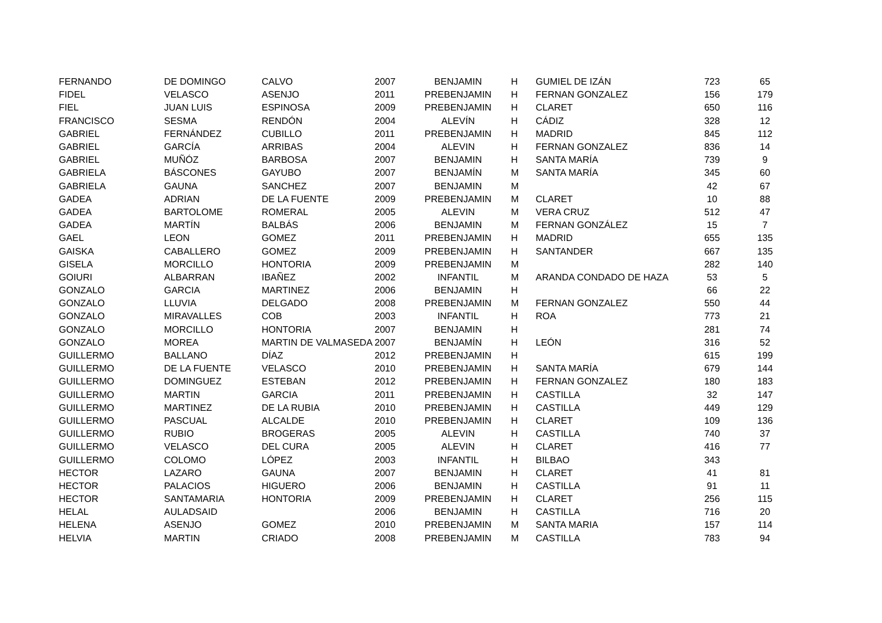| FERNANDO | DE DOMINGO | CALVO | 2007 | BENJAMIN | H | GUMIEL DE IZÁN | 723 | 65 |
| FIDEL | VELASCO | ASENJO | 2011 | PREBENJAMIN | H | FERNAN GONZALEZ | 156 | 179 |
| FIEL | JUAN LUIS | ESPINOSA | 2009 | PREBENJAMIN | H | CLARET | 650 | 116 |
| FRANCISCO | SESMA | RENDÓN | 2004 | ALEVÍN | H | CÁDIZ | 328 | 12 |
| GABRIEL | FERNÁNDEZ | CUBILLO | 2011 | PREBENJAMIN | H | MADRID | 845 | 112 |
| GABRIEL | GARCÍA | ARRIBAS | 2004 | ALEVIN | H | FERNAN GONZALEZ | 836 | 14 |
| GABRIEL | MUÑÓZ | BARBOSA | 2007 | BENJAMIN | H | SANTA MARÍA | 739 | 9 |
| GABRIELA | BÁSCONES | GAYUBO | 2007 | BENJAMÍN | M | SANTA MARÍA | 345 | 60 |
| GABRIELA | GAUNA | SANCHEZ | 2007 | BENJAMIN | M | | 42 | 67 |
| GADEA | ADRIAN | DE LA FUENTE | 2009 | PREBENJAMIN | M | CLARET | 10 | 88 |
| GADEA | BARTOLOME | ROMERAL | 2005 | ALEVIN | M | VERA CRUZ | 512 | 47 |
| GADEA | MARTÍN | BALBÁS | 2006 | BENJAMIN | M | FERNAN GONZÁLEZ | 15 | 7 |
| GAEL | LEON | GOMEZ | 2011 | PREBENJAMIN | H | MADRID | 655 | 135 |
| GAISKA | CABALLERO | GOMEZ | 2009 | PREBENJAMIN | H | SANTANDER | 667 | 135 |
| GISELA | MORCILLO | HONTORIA | 2009 | PREBENJAMIN | M | | 282 | 140 |
| GOIURI | ALBARRAN | IBAÑEZ | 2002 | INFANTIL | M | ARANDA CONDADO DE HAZA | 53 | 5 |
| GONZALO | GARCIA | MARTINEZ | 2006 | BENJAMIN | H | | 66 | 22 |
| GONZALO | LLUVIA | DELGADO | 2008 | PREBENJAMIN | M | FERNAN GONZALEZ | 550 | 44 |
| GONZALO | MIRAVALLES | COB | 2003 | INFANTIL | H | ROA | 773 | 21 |
| GONZALO | MORCILLO | HONTORIA | 2007 | BENJAMIN | H | | 281 | 74 |
| GONZALO | MOREA | MARTIN DE VALMASEDA | 2007 | BENJAMÍN | H | LEÓN | 316 | 52 |
| GUILLERMO | BALLANO | DÍAZ | 2012 | PREBENJAMIN | H | | 615 | 199 |
| GUILLERMO | DE LA FUENTE | VELASCO | 2010 | PREBENJAMIN | H | SANTA MARÍA | 679 | 144 |
| GUILLERMO | DOMINGUEZ | ESTEBAN | 2012 | PREBENJAMIN | H | FERNAN GONZALEZ | 180 | 183 |
| GUILLERMO | MARTIN | GARCIA | 2011 | PREBENJAMIN | H | CASTILLA | 32 | 147 |
| GUILLERMO | MARTINEZ | DE LA RUBIA | 2010 | PREBENJAMIN | H | CASTILLA | 449 | 129 |
| GUILLERMO | PASCUAL | ALCALDE | 2010 | PREBENJAMIN | H | CLARET | 109 | 136 |
| GUILLERMO | RUBIO | BROGERAS | 2005 | ALEVIN | H | CASTILLA | 740 | 37 |
| GUILLERMO | VELASCO | DEL CURA | 2005 | ALEVIN | H | CLARET | 416 | 77 |
| GUILLERMO | COLOMO | LÓPEZ | 2003 | INFANTIL | H | BILBAO | 343 | |
| HECTOR | LAZARO | GAUNA | 2007 | BENJAMIN | H | CLARET | 41 | 81 |
| HECTOR | PALACIOS | HIGUERO | 2006 | BENJAMIN | H | CASTILLA | 91 | 11 |
| HECTOR | SANTAMARIA | HONTORIA | 2009 | PREBENJAMIN | H | CLARET | 256 | 115 |
| HELAL | AULADSAID | | 2006 | BENJAMIN | H | CASTILLA | 716 | 20 |
| HELENA | ASENJO | GOMEZ | 2010 | PREBENJAMIN | M | SANTA MARIA | 157 | 114 |
| HELVIA | MARTIN | CRIADO | 2008 | PREBENJAMIN | M | CASTILLA | 783 | 94 |